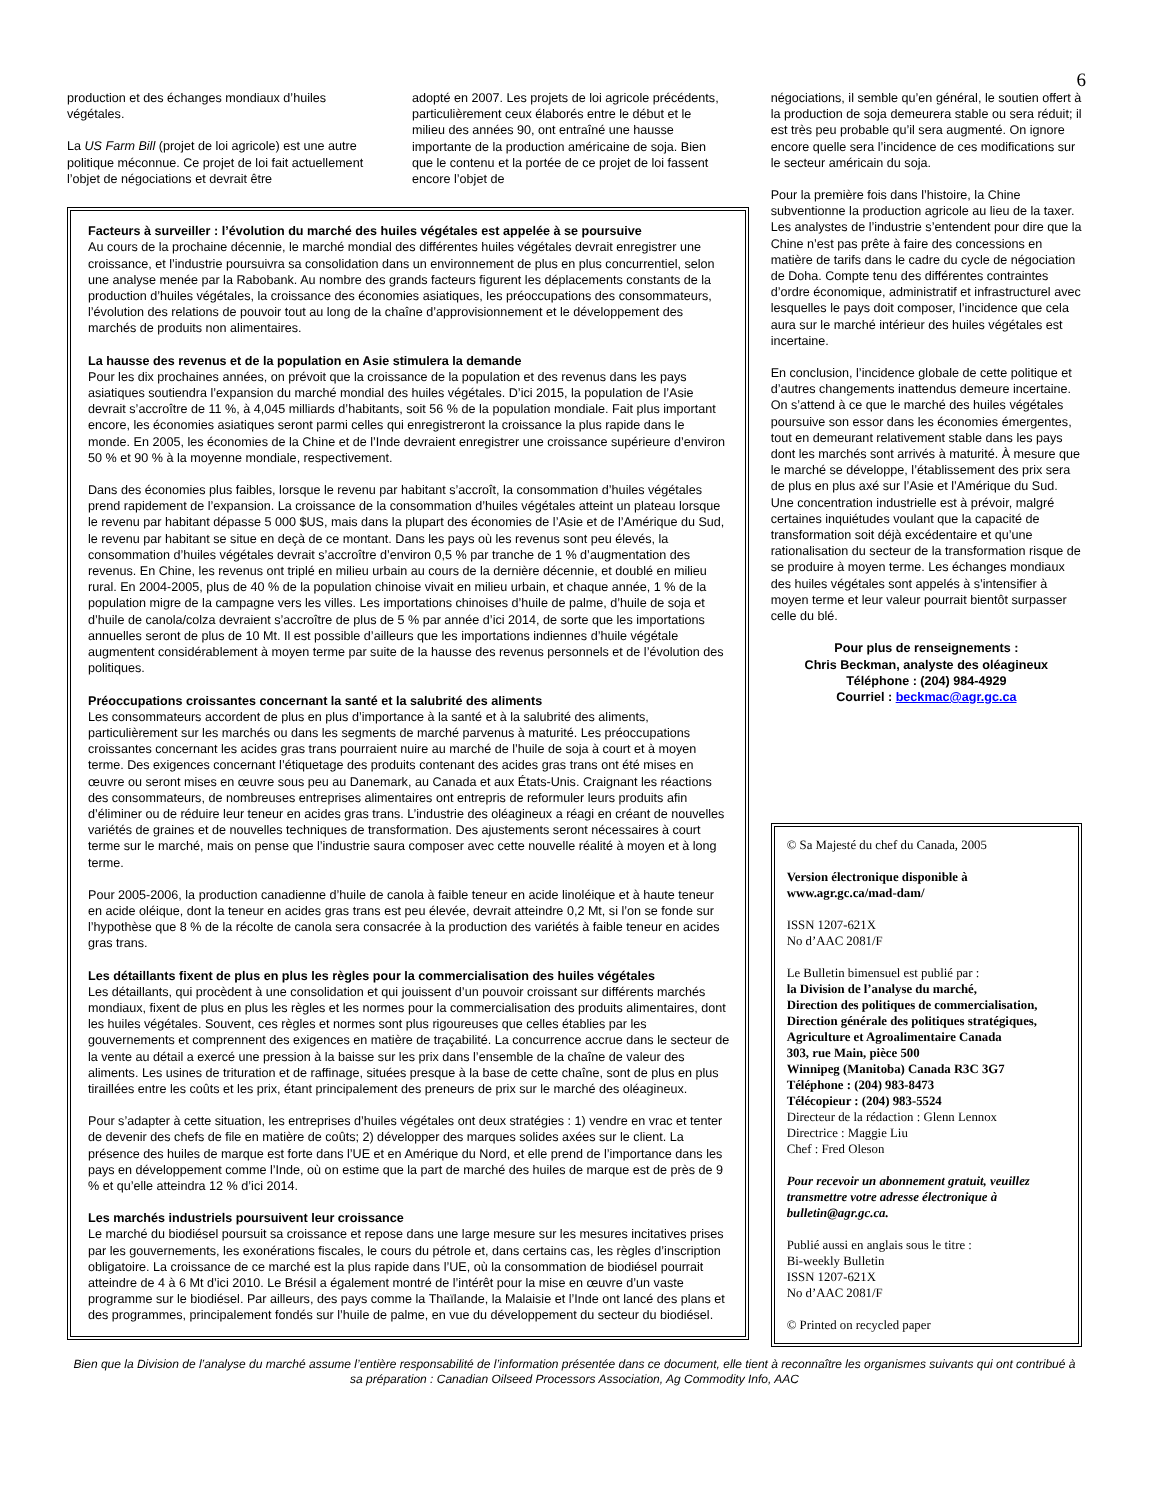6
production et des échanges mondiaux d’huiles végétales.
La US Farm Bill (projet de loi agricole) est une autre politique méconnue. Ce projet de loi fait actuellement l’objet de négociations et devrait être
adopté en 2007. Les projets de loi agricole précédents, particulièrement ceux élaborés entre le début et le milieu des années 90, ont entraîné une hausse importante de la production américaine de soja. Bien que le contenu et la portée de ce projet de loi fassent encore l’objet de
Facteurs à surveiller : l’évolution du marché des huiles végétales est appelée à se poursuive
Au cours de la prochaine décennie, le marché mondial des différentes huiles végétales devrait enregistrer une croissance, et l’industrie poursuivra sa consolidation dans un environnement de plus en plus concurrentiel, selon une analyse menée par la Rabobank. Au nombre des grands facteurs figurent les déplacements constants de la production d’huiles végétales, la croissance des économies asiatiques, les préoccupations des consommateurs, l’évolution des relations de pouvoir tout au long de la chaîne d’approvisionnement et le développement des marchés de produits non alimentaires.
La hausse des revenus et de la population en Asie stimulera la demande
Pour les dix prochaines années, on prévoit que la croissance de la population et des revenus dans les pays asiatiques soutiendra l’expansion du marché mondial des huiles végétales. D’ici 2015, la population de l’Asie devrait s’accroître de 11 %, à 4,045 milliards d’habitants, soit 56 % de la population mondiale. Fait plus important encore, les économies asiatiques seront parmi celles qui enregistreront la croissance la plus rapide dans le monde. En 2005, les économies de la Chine et de l’Inde devraient enregistrer une croissance supérieure d’environ 50 % et 90 % à la moyenne mondiale, respectivement.
Dans des économies plus faibles, lorsque le revenu par habitant s’accroît, la consommation d’huiles végétales prend rapidement de l’expansion. La croissance de la consommation d’huiles végétales atteint un plateau lorsque le revenu par habitant dépasse 5 000 $US, mais dans la plupart des économies de l’Asie et de l’Amérique du Sud, le revenu par habitant se situe en deçà de ce montant. Dans les pays où les revenus sont peu élevés, la consommation d’huiles végétales devrait s’accroître d’environ 0,5 % par tranche de 1 % d’augmentation des revenus. En Chine, les revenus ont triplé en milieu urbain au cours de la dernière décennie, et doublé en milieu rural. En 2004-2005, plus de 40 % de la population chinoise vivait en milieu urbain, et chaque année, 1 % de la population migre de la campagne vers les villes. Les importations chinoises d’huile de palme, d’huile de soja et d’huile de canola/colza devraient s’accroître de plus de 5 % par année d’ici 2014, de sorte que les importations annuelles seront de plus de 10 Mt. Il est possible d’ailleurs que les importations indiennes d’huile végétale augmentent considérablement à moyen terme par suite de la hausse des revenus personnels et de l’évolution des politiques.
Préoccupations croissantes concernant la santé et la salubrité des aliments
Les consommateurs accordent de plus en plus d’importance à la santé et à la salubrité des aliments, particulièrement sur les marchés ou dans les segments de marché parvenus à maturité. Les préoccupations croissantes concernant les acides gras trans pourraient nuire au marché de l’huile de soja à court et à moyen terme. Des exigences concernant l’étiquetage des produits contenant des acides gras trans ont été mises en œuvre ou seront mises en œuvre sous peu au Danemark, au Canada et aux États-Unis. Craignant les réactions des consommateurs, de nombreuses entreprises alimentaires ont entrepris de reformuler leurs produits afin d’éliminer ou de réduire leur teneur en acides gras trans. L’industrie des oléagineux a réagi en créant de nouvelles variétés de graines et de nouvelles techniques de transformation. Des ajustements seront nécessaires à court terme sur le marché, mais on pense que l’industrie saura composer avec cette nouvelle réalité à moyen et à long terme.
Pour 2005-2006, la production canadienne d’huile de canola à faible teneur en acide linoléique et à haute teneur en acide oléique, dont la teneur en acides gras trans est peu élevée, devrait atteindre 0,2 Mt, si l’on se fonde sur l’hypothèse que 8 % de la récolte de canola sera consacrée à la production des variétés à faible teneur en acides gras trans.
Les détaillants fixent de plus en plus les règles pour la commercialisation des huiles végétales
Les détaillants, qui procèdent à une consolidation et qui jouissent d’un pouvoir croissant sur différents marchés mondiaux, fixent de plus en plus les règles et les normes pour la commercialisation des produits alimentaires, dont les huiles végétales. Souvent, ces règles et normes sont plus rigoureuses que celles établies par les gouvernements et comprennent des exigences en matière de traçabilité. La concurrence accrue dans le secteur de la vente au détail a exercé une pression à la baisse sur les prix dans l’ensemble de la chaîne de valeur des aliments. Les usines de trituration et de raffinage, situées presque à la base de cette chaîne, sont de plus en plus tiraillées entre les coûts et les prix, étant principalement des preneurs de prix sur le marché des oléagineux.
Pour s’adapter à cette situation, les entreprises d’huiles végétales ont deux stratégies : 1) vendre en vrac et tenter de devenir des chefs de file en matière de coûts; 2) développer des marques solides axées sur le client. La présence des huiles de marque est forte dans l’UE et en Amérique du Nord, et elle prend de l’importance dans les pays en développement comme l’Inde, où on estime que la part de marché des huiles de marque est de près de 9 % et qu’elle atteindra 12 % d’ici 2014.
Les marchés industriels poursuivent leur croissance
Le marché du biodiésel poursuit sa croissance et repose dans une large mesure sur les mesures incitatives prises par les gouvernements, les exonérations fiscales, le cours du pétrole et, dans certains cas, les règles d’inscription obligatoire. La croissance de ce marché est la plus rapide dans l’UE, où la consommation de biodiésel pourrait atteindre de 4 à 6 Mt d’ici 2010. Le Brésil a également montré de l’intérêt pour la mise en œuvre d’un vaste programme sur le biodiésel. Par ailleurs, des pays comme la Thaïlande, la Malaisie et l’Inde ont lancé des plans et des programmes, principalement fondés sur l’huile de palme, en vue du développement du secteur du biodiésel.
négociations, il semble qu’en général, le soutien offert à la production de soja demeurera stable ou sera réduit; il est très peu probable qu’il sera augmenté. On ignore encore quelle sera l’incidence de ces modifications sur le secteur américain du soja.
Pour la première fois dans l’histoire, la Chine subventionne la production agricole au lieu de la taxer. Les analystes de l’industrie s’entendent pour dire que la Chine n’est pas prête à faire des concessions en matière de tarifs dans le cadre du cycle de négociation de Doha. Compte tenu des différentes contraintes d’ordre économique, administratif et infrastructurel avec lesquelles le pays doit composer, l’incidence que cela aura sur le marché intérieur des huiles végétales est incertaine.
En conclusion, l’incidence globale de cette politique et d’autres changements inattendus demeure incertaine. On s’attend à ce que le marché des huiles végétales poursuive son essor dans les économies émergentes, tout en demeurant relativement stable dans les pays dont les marchés sont arrivés à maturité. À mesure que le marché se développe, l’établissement des prix sera de plus en plus axé sur l’Asie et l’Amérique du Sud. Une concentration industrielle est à prévoir, malgré certaines inquiétudes voulant que la capacité de transformation soit déjà excédentaire et qu’une rationalisation du secteur de la transformation risque de se produire à moyen terme. Les échanges mondiaux des huiles végétales sont appelés à s’intensifier à moyen terme et leur valeur pourrait bientôt surpasser celle du blé.
Pour plus de renseignements :
Chris Beckman, analyste des oléagineux
Téléphone : (204) 984-4929
Courriel : beckmac@agr.gc.ca
© Sa Majesté du chef du Canada, 2005
Version électronique disponible à www.agr.gc.ca/mad-dam/
ISSN 1207-621X
No d’AAC 2081/F
Le Bulletin bimensuel est publié par :
la Division de l’analyse du marché,
Direction des politiques de commercialisation,
Direction générale des politiques stratégiques,
Agriculture et Agroalimentaire Canada
303, rue Main, pièce 500
Winnipeg (Manitoba) Canada R3C 3G7
Téléphone : (204) 983-8473
Télécopieur : (204) 983-5524
Directeur de la rédaction : Glenn Lennox
Directrice : Maggie Liu
Chef : Fred Oleson
Pour recevoir un abonnement gratuit, veuillez transmettre votre adresse électronique à bulletin@agr.gc.ca.
Publié aussi en anglais sous le titre :
Bi-weekly Bulletin
ISSN 1207-621X
No d’AAC 2081/F
© Printed on recycled paper
Bien que la Division de l’analyse du marché assume l’entière responsabilité de l’information présentée dans ce document, elle tient à reconnaître les organismes suivants qui ont contribué à sa préparation : Canadian Oilseed Processors Association, Ag Commodity Info, AAC